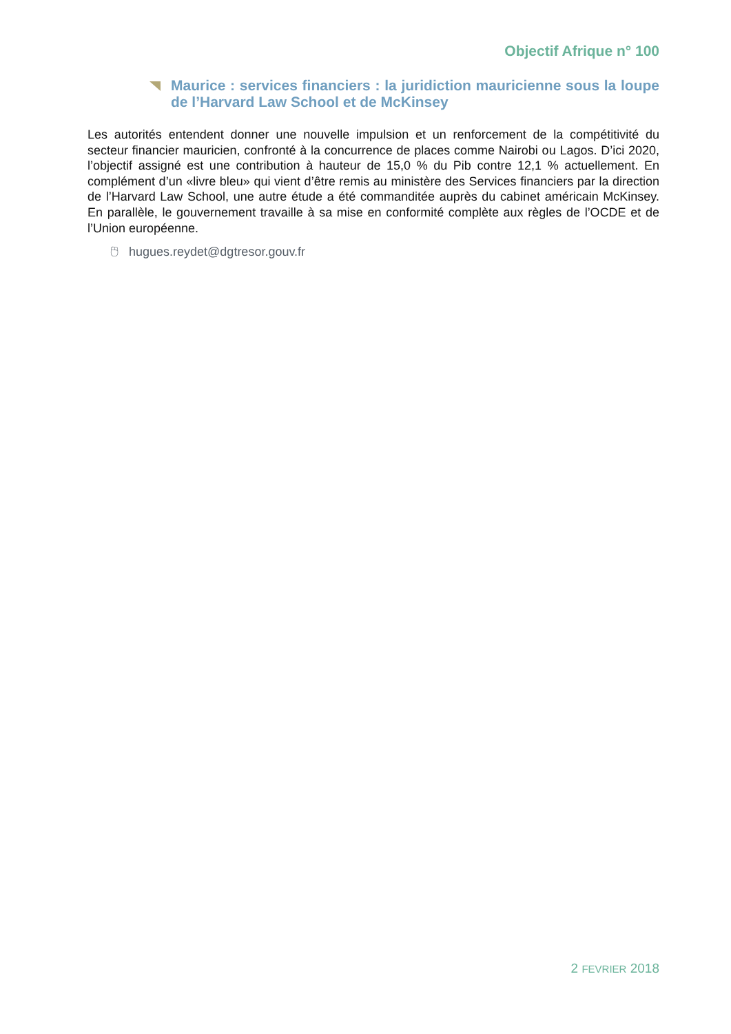Objectif Afrique n° 100
Maurice : services financiers : la juridiction mauricienne sous la loupe de l’Harvard Law School et de McKinsey
Les autorités entendent donner une nouvelle impulsion et un renforcement de la compétitivité du secteur financier mauricien, confronté à la concurrence de places comme Nairobi ou Lagos. D’ici 2020, l’objectif assigné est une contribution à hauteur de 15,0 % du Pib contre 12,1 % actuellement. En complément d’un «livre bleu» qui vient d’être remis au ministère des Services financiers par la direction de l’Harvard Law School, une autre étude a été commanditée auprès du cabinet américain McKinsey. En parallèle, le gouvernement travaille à sa mise en conformité complète aux règles de l’OCDE et de l’Union européenne.
🖰 hugues.reydet@dgtresor.gouv.fr
2 FEVRIER 2018